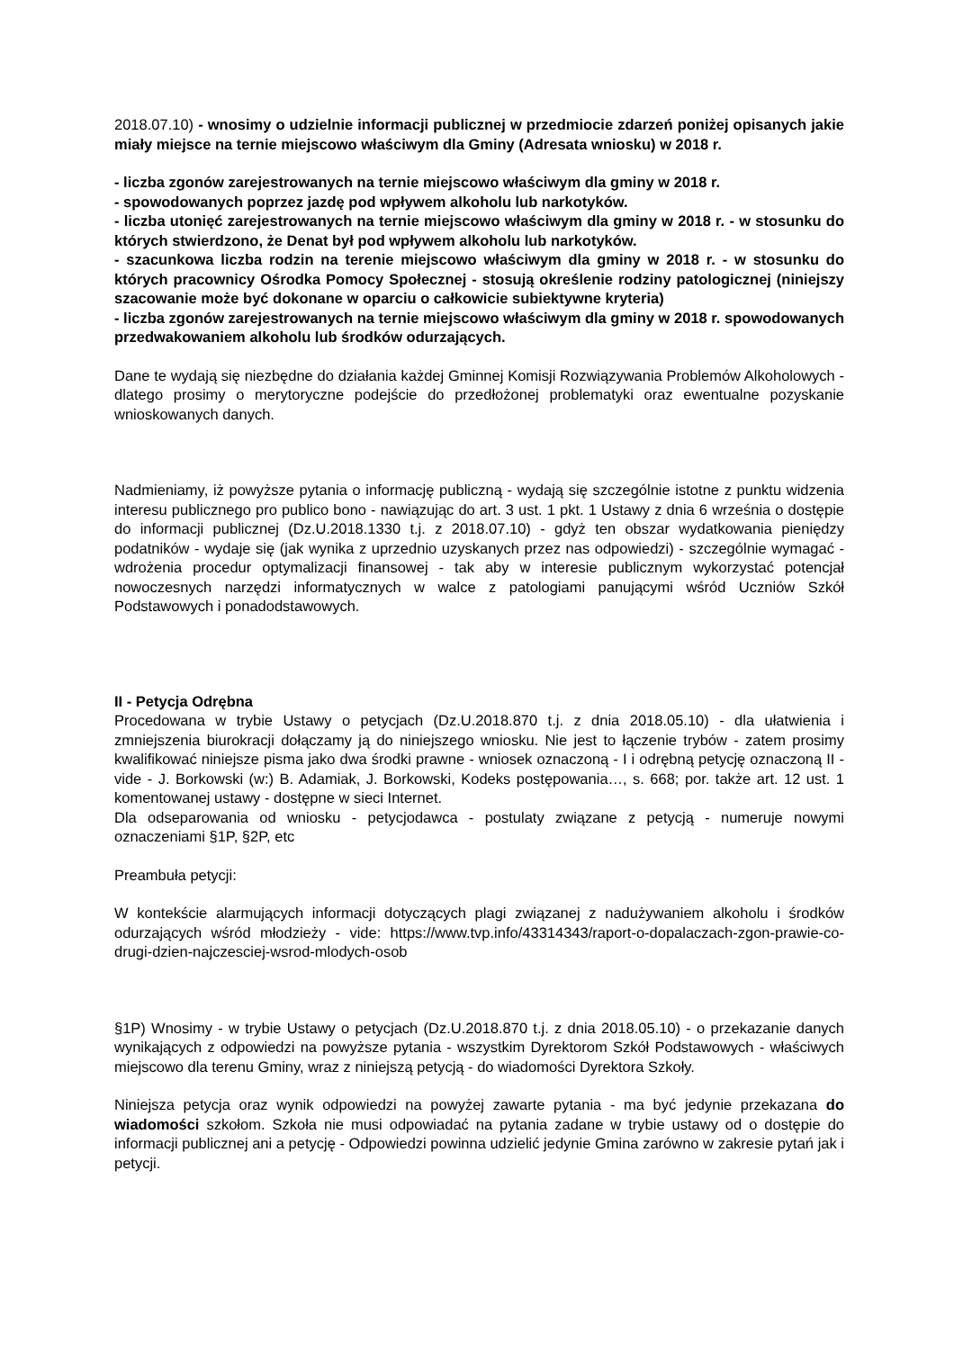2018.07.10) - wnosimy o udzielnie informacji publicznej w przedmiocie zdarzeń poniżej opisanych jakie miały miejsce na ternie miejscowo właściwym dla Gminy (Adresata wniosku) w 2018 r.
- liczba zgonów zarejestrowanych na ternie miejscowo właściwym dla gminy w 2018 r.
- spowodowanych poprzez jazdę pod wpływem alkoholu lub narkotyków.
- liczba utonięć zarejestrowanych na ternie miejscowo właściwym dla gminy w 2018 r. - w stosunku do których stwierdzono, że Denat był pod wpływem alkoholu lub narkotyków.
- szacunkowa liczba rodzin na terenie miejscowo właściwym dla gminy w 2018 r. - w stosunku do których pracownicy Ośrodka Pomocy Społecznej - stosują określenie rodziny patologicznej (niniejszy szacowanie może być dokonane w oparciu o całkowicie subiektywne kryteria)
- liczba zgonów zarejestrowanych na ternie miejscowo właściwym dla gminy w 2018 r. spowodowanych przedwakowaniem alkoholu lub środków odurzających.
Dane te wydają się niezbędne do działania każdej Gminnej Komisji Rozwiązywania Problemów Alkoholowych - dlatego prosimy o merytoryczne podejście do przedłożonej problematyki oraz ewentualne pozyskanie wnioskowanych danych.
Nadmieniamy, iż powyższe pytania o informację publiczną - wydają się szczególnie istotne z punktu widzenia interesu publicznego pro publico bono - nawiązując do art. 3 ust. 1 pkt. 1 Ustawy z dnia 6 września o dostępie do informacji publicznej (Dz.U.2018.1330 t.j. z 2018.07.10) - gdyż ten obszar wydatkowania pieniędzy podatników - wydaje się (jak wynika z uprzednio uzyskanych przez nas odpowiedzi) - szczególnie wymagać - wdrożenia procedur optymalizacji finansowej - tak aby w interesie publicznym wykorzystać potencjał nowoczesnych narzędzi informatycznych w walce z patologiami panującymi wśród Uczniów Szkół Podstawowych i ponadodstawowych.
II - Petycja Odrębna
Procedowana w trybie Ustawy o petycjach (Dz.U.2018.870 t.j. z dnia 2018.05.10) - dla ułatwienia i zmniejszenia biurokracji dołączamy ją do niniejszego wniosku. Nie jest to łączenie trybów - zatem prosimy kwalifikować niniejsze pisma jako dwa środki prawne - wniosek oznaczoną - I i odrębną petycję oznaczoną II - vide - J. Borkowski (w:) B. Adamiak, J. Borkowski, Kodeks postępowania…, s. 668; por. także art. 12 ust. 1 komentowanej ustawy - dostępne w sieci Internet.
Dla odseparowania od wniosku - petycjodawca - postulaty związane z petycją - numeruje nowymi oznaczeniami §1P, §2P, etc
Preambuła petycji:
W kontekście alarmujących informacji dotyczących plagi związanej z nadużywaniem alkoholu i środków odurzających wśród młodzieży - vide: https://www.tvp.info/43314343/raport-o-dopalaczach-zgon-prawie-co-drugi-dzien-najczesciej-wsrod-mlodych-osob
§1P) Wnosimy - w trybie Ustawy o petycjach (Dz.U.2018.870 t.j. z dnia 2018.05.10) - o przekazanie danych wynikających z odpowiedzi na powyższe pytania - wszystkim Dyrektorom Szkół Podstawowych - właściwych miejscowo dla terenu Gminy, wraz z niniejszą petycją - do wiadomości Dyrektora Szkoły.
Niniejsza petycja oraz wynik odpowiedzi na powyżej zawarte pytania - ma być jedynie przekazana do wiadomości szkołom. Szkoła nie musi odpowiadać na pytania zadane w trybie ustawy od o dostępie do informacji publicznej ani a petycję - Odpowiedzi powinna udzielić jedynie Gmina zarówno w zakresie pytań jak i petycji.